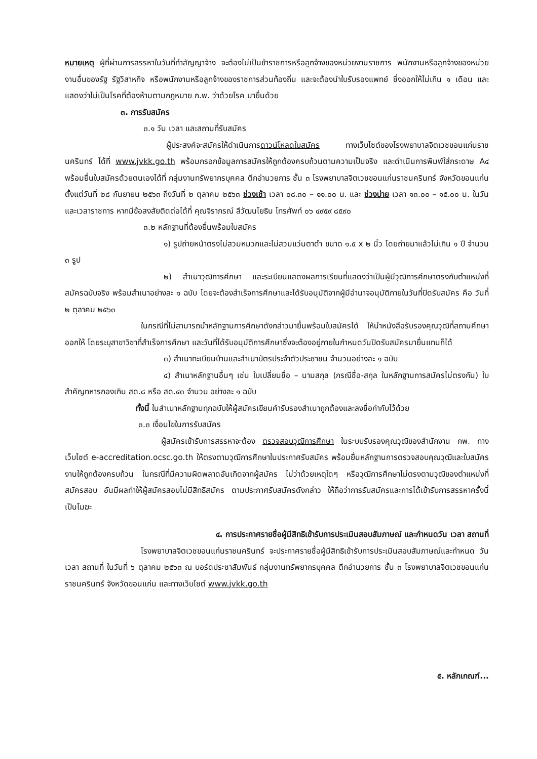หมายเหตุ ผู้ที่ผ่านการสรรหาในวันที่ทำสัญญาจ้าง จะต้องไม่เป็นข้าราชการหรือลูกจ้างของหน่วยงานราชการ พนักงานหรือลูกจ้างของหน่วยงานอื่นของรัฐ รัฐวิสาหกิจ หรือพนักงานหรือลูกจ้างของราชการส่วนท้องถิ่น และจะต้องนำใบรับรองแพทย์ ซึ่งออกให้ไม่เกิน ๑ เดือน และแสดงว่าไม่เป็นโรคที่ต้องห้ามตามกฎหมาย ก.พ. ว่าด้วยโรค มายื่นด้วย
๓. การรับสมัคร
๓.๑ วัน เวลา และสถานที่รับสมัคร
ผู้ประสงค์จะสมัครให้ดำเนินการดาวน์โหลดใบสมัคร ทางเว็บไซต์ของโรงพยาบาลจิตเวชขอนแก่นราชนครินทร์ ได้ที่ www.jvkk.go.th พร้อมกรอกข้อมูลการสมัครให้ถูกต้องครบถ้วนตามความเป็นจริง และดำเนินการพิมพ์ใส่กระดาษ A๔ พร้อมยื่นใบสมัครด้วยตนเองได้ที่ กลุ่มงานทรัพยากรบุคคล ตึกอำนวยการ ชั้น ๓ โรงพยาบาลจิตเวชขอนแก่นราชนครินทร์ จังหวัดขอนแก่น ตั้งแต่วันที่ ๒๘ กันยายน ๒๕๖๓ ถึงวันที่ ๒ ตุลาคม ๒๕๖๓ ช่วงเช้า เวลา ๐๘.๓๐ – ๑๑.๐๐ น. และ ช่วงบ่าย เวลา ๑๓.๐๐ – ๑๕.๐๐ น. ในวันและเวลาราชการ หากมีข้อสงสัยติดต่อได้ที่ คุณจิราภรณ์ ลีวัฒนโยธิน โทรศัพท์ ๐๖ ๔๙๕๙ ๘๕๙๐
๓.๒ หลักฐานที่ต้องยื่นพร้อมใบสมัคร
๑) รูปถ่ายหน้าตรงไม่สวมหมวกและไม่สวมแว่นตาดำ ขนาด ๑.๕ x ๒ นิ้ว โดยถ่ายมาแล้วไม่เกิน ๑ ปี จำนวน ๓ รูป
๒) สำเนาวุฒิการศึกษา และระเบียนแสดงผลการเรียนที่แสดงว่าเป็นผู้มีวุฒิการศึกษาตรงกับตำแหน่งที่สมัครฉบับจริง พร้อมสำเนาอย่างละ ๑ ฉบับ โดยจะต้องสำเร็จการศึกษาและได้รับอนุมัติจากผู้มีอำนาจอนุมัติภายในวันที่ปิดรับสมัคร คือ วันที่ ๒ ตุลาคม ๒๕๖๓
ในกรณีที่ไม่สามารถนำหลักฐานการศึกษาดังกล่าวมายื่นพร้อมใบสมัครได้ ให้นำหนังสือรับรองคุณวุฒิที่สถานศึกษาออกให้ โดยระบุสาขาวิชาที่สำเร็จการศึกษา และวันที่ได้รับอนุมัติการศึกษาซึ่งจะต้องอยู่ภายในกำหนดวันปิดรับสมัครมายื่นแทนก็ได้
๓) สำเนาทะเบียนบ้านและสำเนาบัตรประจำตัวประชาชน จำนวนอย่างละ ๑ ฉบับ
๔) สำเนาหลักฐานอื่นๆ เช่น ใบเปลี่ยนชื่อ – นามสกุล (กรณีชื่อ-สกุล ในหลักฐานการสมัครไม่ตรงกัน) ใบสำคัญทหารกองเกิน สด.๘ หรือ สด.๔๓ จำนวน อย่างละ ๑ ฉบับ
ทั้งนี้ ในสำเนาหลักฐานทุกฉบับให้ผู้สมัครเขียนคำรับรองสำเนาถูกต้องและลงชื่อกำกับไว้ด้วย
๓.๓ เงื่อนไขในการรับสมัคร
ผู้สมัครเข้ารับการสรรหาจะต้อง ตรวจสอบวุฒิการศึกษา ในระบบรับรองคุณวุฒิของสำนักงาน กพ. ทางเว็บไซต์ e-accreditation.ocsc.go.th ให้ตรงตามวุฒิการศึกษาในประกาศรับสมัคร พร้อมยื่นหลักฐานการตรวจสอบคุณวุฒิและใบสมัครงานให้ถูกต้องครบถ้วน ในกรณีที่มีความผิดพลาดอันเกิดจากผู้สมัคร ไม่ว่าด้วยเหตุใดๆ หรือวุฒิการศึกษาไม่ตรงตามวุฒิของตำแหน่งที่สมัครสอบ อันมีผลทำให้ผู้สมัครสอบไม่มีสิทธิสมัคร ตามประกาศรับสมัครดังกล่าว ให้ถือว่าการรับสมัครและการได้เข้ารับการสรรหาครั้งนี้ เป็นโมฆะ
๔. การประกาศรายชื่อผู้มีสิทธิเข้ารับการประเมินสอบสัมภาษณ์ และกำหนดวัน เวลา สถานที่
โรงพยาบาลจิตเวชขอนแก่นราชนครินทร์ จะประกาศรายชื่อผู้มีสิทธิเข้ารับการประเมินสอบสัมภาษณ์และกำหนด วัน เวลา สถานที่ ในวันที่ ๖ ตุลาคม ๒๕๖๓ ณ บอร์ดประชาสัมพันธ์ กลุ่มงานทรัพยากรบุคคล ตึกอำนวยการ ชั้น ๓ โรงพยาบาลจิตเวชขอนแก่นราชนครินทร์ จังหวัดขอนแก่น และทางเว็บไซต์ www.jvkk.go.th
๕. หลักเกณฑ์...